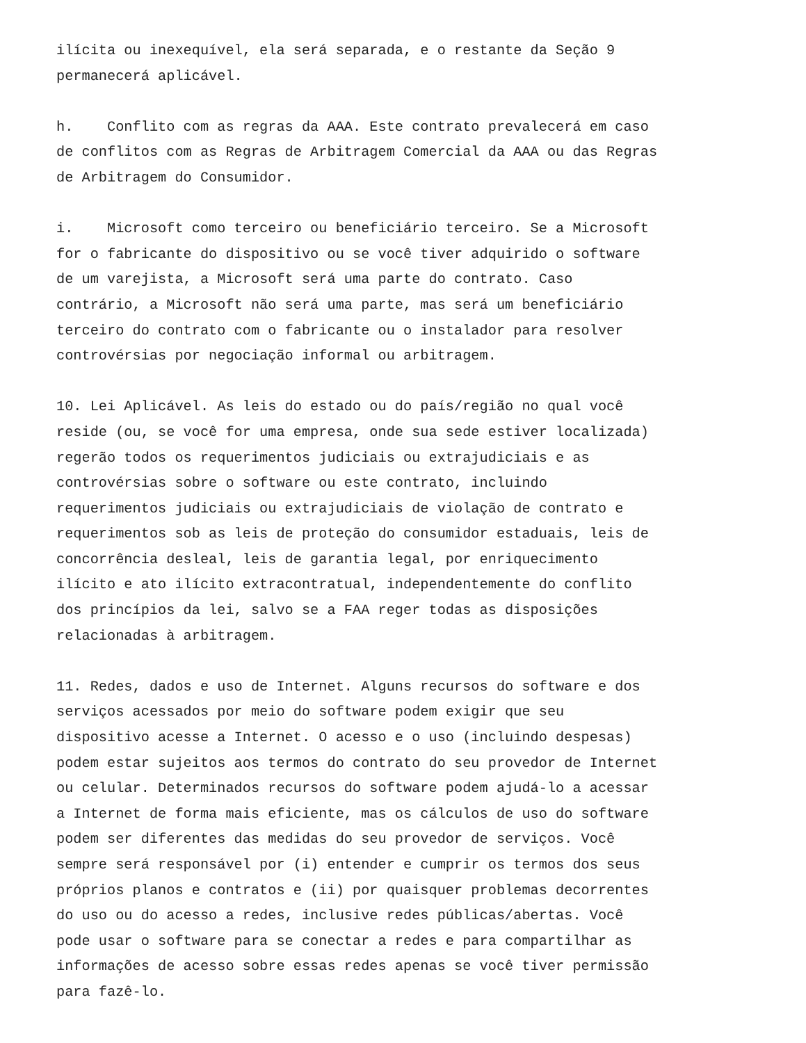ilícita ou inexequível, ela será separada, e o restante da Seção 9 permanecerá aplicável.
h. Conflito com as regras da AAA. Este contrato prevalecerá em caso de conflitos com as Regras de Arbitragem Comercial da AAA ou das Regras de Arbitragem do Consumidor.
i. Microsoft como terceiro ou beneficiário terceiro. Se a Microsoft for o fabricante do dispositivo ou se você tiver adquirido o software de um varejista, a Microsoft será uma parte do contrato. Caso contrário, a Microsoft não será uma parte, mas será um beneficiário terceiro do contrato com o fabricante ou o instalador para resolver controvérsias por negociação informal ou arbitragem.
10. Lei Aplicável. As leis do estado ou do país/região no qual você reside (ou, se você for uma empresa, onde sua sede estiver localizada) regerão todos os requerimentos judiciais ou extrajudiciais e as controvérsias sobre o software ou este contrato, incluindo requerimentos judiciais ou extrajudiciais de violação de contrato e requerimentos sob as leis de proteção do consumidor estaduais, leis de concorrência desleal, leis de garantia legal, por enriquecimento ilícito e ato ilícito extracontratual, independentemente do conflito dos princípios da lei, salvo se a FAA reger todas as disposições relacionadas à arbitragem.
11. Redes, dados e uso de Internet. Alguns recursos do software e dos serviços acessados por meio do software podem exigir que seu dispositivo acesse a Internet. O acesso e o uso (incluindo despesas) podem estar sujeitos aos termos do contrato do seu provedor de Internet ou celular. Determinados recursos do software podem ajudá-lo a acessar a Internet de forma mais eficiente, mas os cálculos de uso do software podem ser diferentes das medidas do seu provedor de serviços. Você sempre será responsável por (i) entender e cumprir os termos dos seus próprios planos e contratos e (ii) por quaisquer problemas decorrentes do uso ou do acesso a redes, inclusive redes públicas/abertas. Você pode usar o software para se conectar a redes e para compartilhar as informações de acesso sobre essas redes apenas se você tiver permissão para fazê-lo.